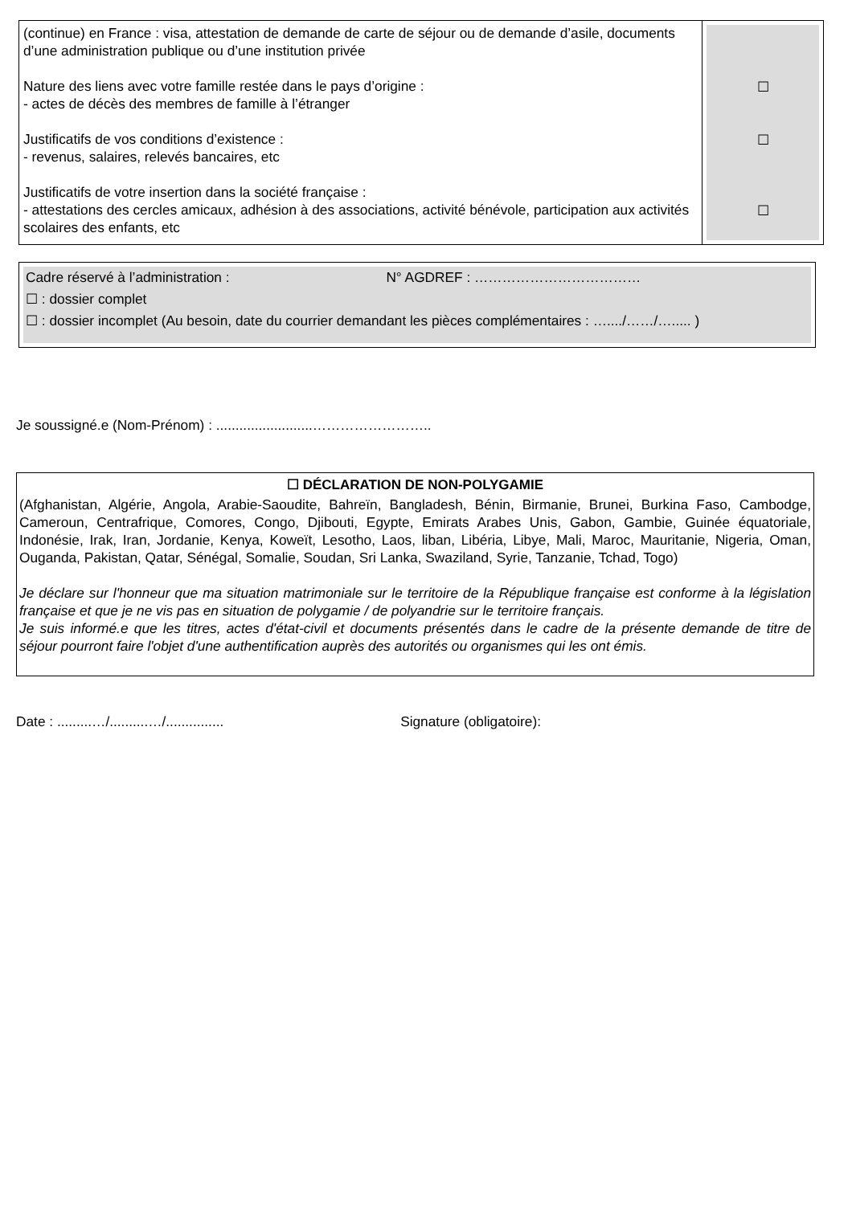| (continue) en France : visa, attestation de demande de carte de séjour ou de demande d’asile, documents d’une administration publique ou d’une institution privée Nature des liens avec votre famille restée dans le pays d’origine : - actes de décès des membres de famille à l’étranger Justificatifs de vos conditions d’existence : - revenus, salaires, relevés bancaires, etc Justificatifs de votre insertion dans la société française : - attestations des cercles amicaux, adhésion à des associations, activité bénévole, participation aux activités scolaires des enfants, etc | ☐ ☐ ☐ |
Cadre réservé à l’administration : N° AGDREF : ………………………………
☐ : dossier complet
☐ : dossier incomplet (Au besoin, date du courrier demandant les pièces complémentaires : …..../……/…..... )
Je soussigné.e (Nom-Prénom) : .........................……………………..
☐ DÉCLARATION DE NON-POLYGAMIE
(Afghanistan, Algérie, Angola, Arabie-Saoudite, Bahreïn, Bangladesh, Bénin, Birmanie, Brunei, Burkina Faso, Cambodge, Cameroun, Centrafrique, Comores, Congo, Djibouti, Egypte, Emirats Arabes Unis, Gabon, Gambie, Guinée équatoriale, Indonésie, Irak, Iran, Jordanie, Kenya, Koweït, Lesotho, Laos, liban, Libéria, Libye, Mali, Maroc, Mauritanie, Nigeria, Oman, Ouganda, Pakistan, Qatar, Sénégal, Somalie, Soudan, Sri Lanka, Swaziland, Syrie, Tanzanie, Tchad, Togo)
Je déclare sur l'honneur que ma situation matrimoniale sur le territoire de la République française est conforme à la législation française et que je ne vis pas en situation de polygamie / de polyandrie sur le territoire français.
Je suis informé.e que les titres, actes d'état-civil et documents présentés dans le cadre de la présente demande de titre de séjour pourront faire l'objet d'une authentification auprès des autorités ou organismes qui les ont émis.
Date : .........…/..........…/............... Signature (obligatoire):